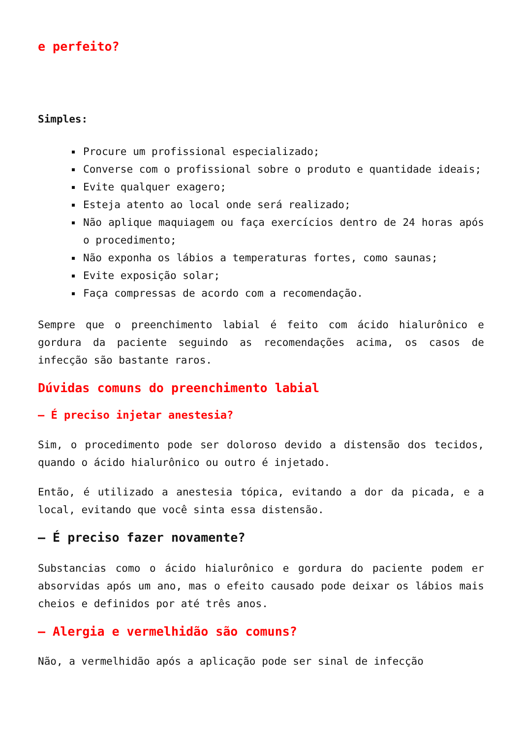e perfeito?
Simples:
Procure um profissional especializado;
Converse com o profissional sobre o produto e quantidade ideais;
Evite qualquer exagero;
Esteja atento ao local onde será realizado;
Não aplique maquiagem ou faça exercícios dentro de 24 horas após o procedimento;
Não exponha os lábios a temperaturas fortes, como saunas;
Evite exposição solar;
Faça compressas de acordo com a recomendação.
Sempre que o preenchimento labial é feito com ácido hialurônico e gordura da paciente seguindo as recomendações acima, os casos de infecção são bastante raros.
Dúvidas comuns do preenchimento labial
– É preciso injetar anestesia?
Sim, o procedimento pode ser doloroso devido a distensão dos tecidos, quando o ácido hialurônico ou outro é injetado.
Então, é utilizado a anestesia tópica, evitando a dor da picada, e a local, evitando que você sinta essa distensão.
– É preciso fazer novamente?
Substancias como o ácido hialurônico e gordura do paciente podem er absorvidas após um ano, mas o efeito causado pode deixar os lábios mais cheios e definidos por até três anos.
– Alergia e vermelhidão são comuns?
Não, a vermelhidão após a aplicação pode ser sinal de infecção